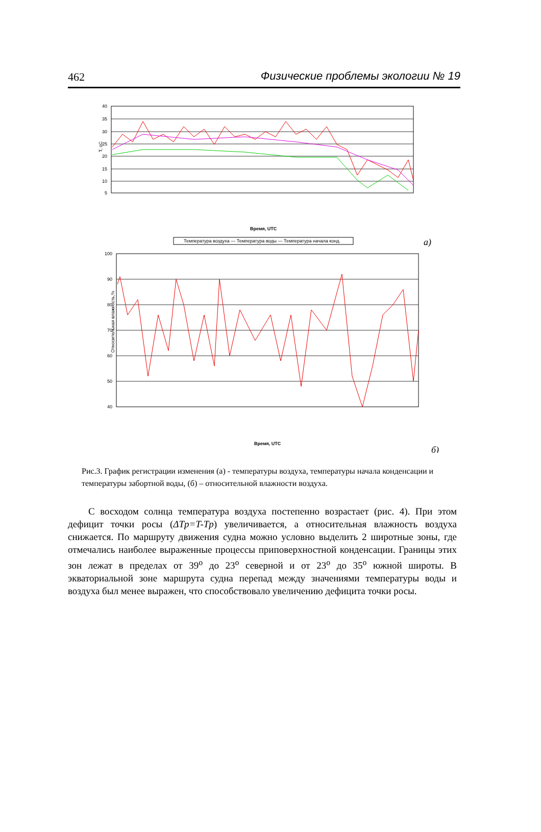462 Физические проблемы экологии № 19
40
35
30
25
20
15
10
5
Т, оС
Время, UTC
Температура воздуха — Температура воды — Температура начала конд.
а)
100
90
80
70
60
50
40
Относительная влажность,%
Время, UTC
б)
Рис.3. График регистрации изменения (а) - температуры воздуха, температуры начала конденсации и температуры забортной воды, (б) – относительной влажности воздуха.
С восходом солнца температура воздуха постепенно возрастает (рис. 4). При этом дефицит точки росы (ΔTp=T-Tp) увеличивается, а относительная влажность воздуха снижается. По маршруту движения судна можно условно выделить 2 широтные зоны, где отмечались наиболее выраженные процессы приповерхностной конденсации. Границы этих зон лежат в пределах от 39<sup>o</sup> до 23<sup>o</sup> северной и от 23<sup>o</sup> до 35<sup>o</sup> южной широты. В экваториальной зоне маршрута судна перепад между значениями температуры воды и воздуха был менее выражен, что способствовало увеличению дефицита точки росы.